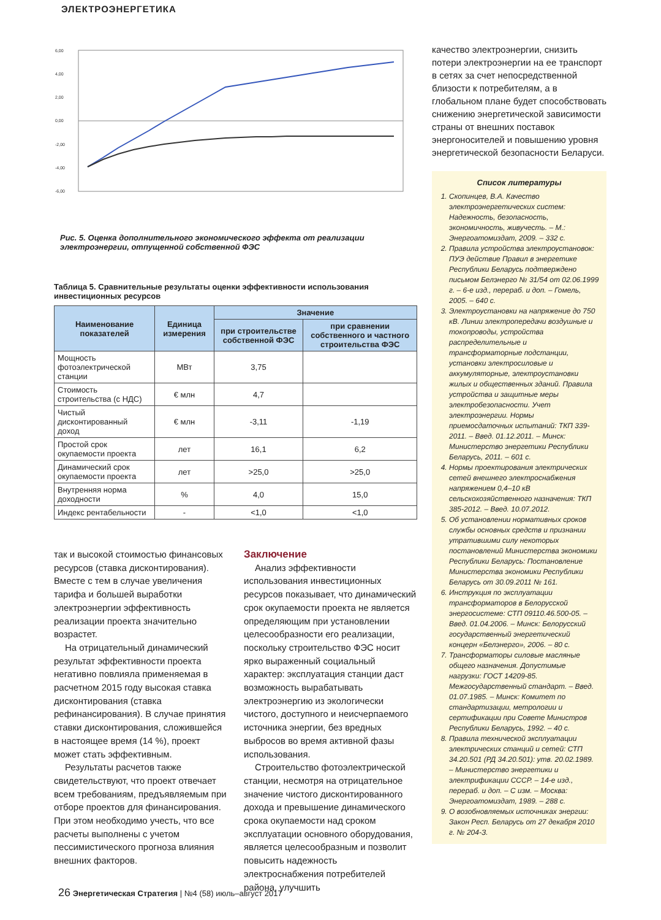ЭЛЕКТРОЭНЕРГЕТИКА
6,00
4,00
2,00
0,00
-2,00
-4,00
-6,00
Рис. 5. Оценка дополнительного экономического эффекта от реализации электроэнергии, отпущенной собственной ФЭС
Таблица 5. Сравнительные результаты оценки эффективности использования инвестиционных ресурсов
| Наименование показателей | Единица измерения | Значение | |
| --- | --- | --- | --- |
| | | при строительстве собственной ФЭС | при сравнении собственного и частного строительства ФЭС |
| Мощность фотоэлектрической станции | МВт | 3,75 | |
| Стоимость строительства (с НДС) | € млн | 4,7 | |
| Чистый дисконтированный доход | € млн | -3,11 | -1,19 |
| Простой срок окупаемости проекта | лет | 16,1 | 6,2 |
| Динамический срок окупаемости проекта | лет | >25,0 | >25,0 |
| Внутренняя норма доходности | % | 4,0 | 15,0 |
| Индекс рентабельности | - | <1,0 | <1,0 |
так и высокой стоимостью финансовых ресурсов (ставка дисконтирования). Вместе с тем в случае увеличения тарифа и большей выработки электроэнергии эффективность реализации проекта значительно возрастет.
На отрицательный динамический результат эффективности проекта негативно повлияла применяемая в расчетном 2015 году высокая ставка дисконтирования (ставка рефинансирования). В случае принятия ставки дисконтирования, сложившейся в настоящее время (14 %), проект может стать эффективным.
Результаты расчетов также свидетельствуют, что проект отвечает всем требованиям, предъявляемым при отборе проектов для финансирования. При этом необходимо учесть, что все расчеты выполнены с учетом пессимистического прогноза влияния внешних факторов.
Заключение
Анализ эффективности использования инвестиционных ресурсов показывает, что динамический срок окупаемости проекта не является определяющим при установлении целесообразности его реализации, поскольку строительство ФЭС носит ярко выраженный социальный характер: эксплуатация станции даст возможность вырабатывать электроэнергию из экологически чистого, доступного и неисчерпаемого источника энергии, без вредных выбросов во время активной фазы использования.
Строительство фотоэлектрической станции, несмотря на отрицательное значение чистого дисконтированного дохода и превышение динамического срока окупаемости над сроком эксплуатации основного оборудования, является целесообразным и позволит повысить надежность электроснабжения потребителей района, улучшить
качество электроэнергии, снизить потери электроэнергии на ее транспорт в сетях за счет непосредственной близости к потребителям, а в глобальном плане будет способствовать снижению энергетической зависимости страны от внешних поставок энергоносителей и повышению уровня энергетической безопасности Беларуси.
Список литературы
1. Скопинцев, В.А. Качество электроэнергетических систем: Надежность, безопасность, экономичность, живучесть. – М.: Энергоатомиздат, 2009. – 332 с.
2. Правила устройства электроустановок: ПУЭ действие Правил в энергетике Республики Беларусь подтверждено письмом Белэнерго № 31/54 от 02.06.1999 г. – 6-е изд., перераб. и доп. – Гомель, 2005. – 640 с.
3. Электроустановки на напряжение до 750 кВ. Линии электропередачи воздушные и токопроводы, устройства распределительные и трансформаторные подстанции, установки электросиловые и аккумуляторные, электроустановки жилых и общественных зданий. Правила устройства и защитные меры электробезопасности. Учет электроэнергии. Нормы приемосдаточных испытаний: ТКП 339-2011. – Введ. 01.12.2011. – Минск: Министерство энергетики Республики Беларусь, 2011. – 601 с.
4. Нормы проектирования электрических сетей внешнего электроснабжения напряжением 0,4–10 кВ сельскохозяйственного назначения: ТКП 385-2012. – Введ. 10.07.2012.
5. Об установлении нормативных сроков службы основных средств и признании утратившими силу некоторых постановлений Министерства экономики Республики Беларусь: Постановление Министерства экономики Республики Беларусь от 30.09.2011 № 161.
6. Инструкция по эксплуатации трансформаторов в Белорусской энергосистеме: СТП 09110.46.500-05. – Введ. 01.04.2006. – Минск: Белорусский государственный энергетический концерн «Белэнерго», 2006. – 80 с.
7. Трансформаторы силовые масляные общего назначения. Допустимые нагрузки: ГОСТ 14209-85. Межгосударственный стандарт. – Введ. 01.07.1985. – Минск: Комитет по стандартизации, метрологии и сертификации при Совете Министров Республики Беларусь, 1992. – 40 с.
8. Правила технической эксплуатации электрических станций и сетей: СТП 34.20.501 (РД 34.20.501): утв. 20.02.1989. – Министерство энергетики и электрификации СССР. – 14-е изд., перераб. и доп. – С изм. – Москва: Энергоатомиздат, 1989. – 288 с.
9. О возобновляемых источниках энергии: Закон Респ. Беларусь от 27 декабря 2010 г. № 204-З.
26 Энергетическая Стратегия | №4 (58) июль–август 2017